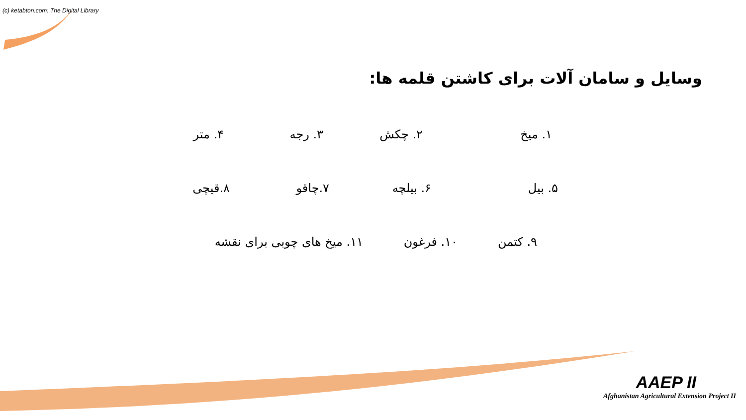(c) ketabton.com: The Digital Library
وسایل و سامان آلات برای کاشتن قلمه ها:
۱. میخ ۲. چکش ۳. رجه ۴. متر
۵. بیل ۶. بیلچه ۷.چاقو ۸.قیچی
۹. کتمن ۱۰. فرغون ۱۱. میخ های چوبی برای نقشه
AAEP II
Afghanistan Agricultural Extension Project II